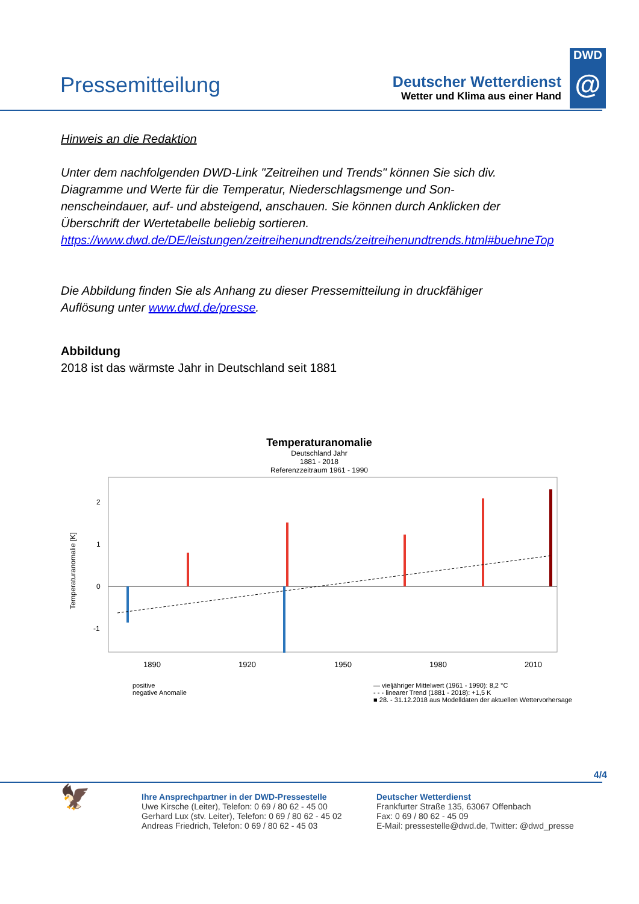Pressemitteilung
Deutscher Wetterdienst
Wetter und Klima aus einer Hand
DWD
@
Hinweis an die Redaktion
Unter dem nachfolgenden DWD-Link "Zeitreihen und Trends" können Sie sich div. Diagramme und Werte für die Temperatur, Niederschlagsmenge und Son-nenscheindauer, auf- und absteigend, anschauen. Sie können durch Anklicken der Überschrift der Wertetabelle beliebig sortieren.
https://www.dwd.de/DE/leistungen/zeitreihenundtrends/zeitreihenundtrends.html#buehneTop
Die Abbildung finden Sie als Anhang zu dieser Pressemitteilung in druckfähiger Auflösung unter www.dwd.de/presse.
Abbildung
2018 ist das wärmste Jahr in Deutschland seit 1881
Temperaturanomalie
Deutschland Jahr
1881 - 2018
Referenzzeitraum 1961 - 1990
Temperaturanomalie [K]
2
1
0
-1
1890
1920
1950
1980
2010
positive
negative Anomalie
— vieljähriger Mittelwert (1961 - 1990): 8,2 °C
- - - linearer Trend (1881 - 2018): +1,5 K
■ 28. - 31.12.2018 aus Modelldaten der aktuellen Wettervorhersage
4/4
🦅
Ihre Ansprechpartner in der DWD-Pressestelle
Uwe Kirsche (Leiter), Telefon: 0 69 / 80 62 - 45 00
Gerhard Lux (stv. Leiter), Telefon: 0 69 / 80 62 - 45 02
Andreas Friedrich, Telefon: 0 69 / 80 62 - 45 03
Deutscher Wetterdienst
Frankfurter Straße 135, 63067 Offenbach
Fax: 0 69 / 80 62 - 45 09
E-Mail: pressestelle@dwd.de, Twitter: @dwd_presse